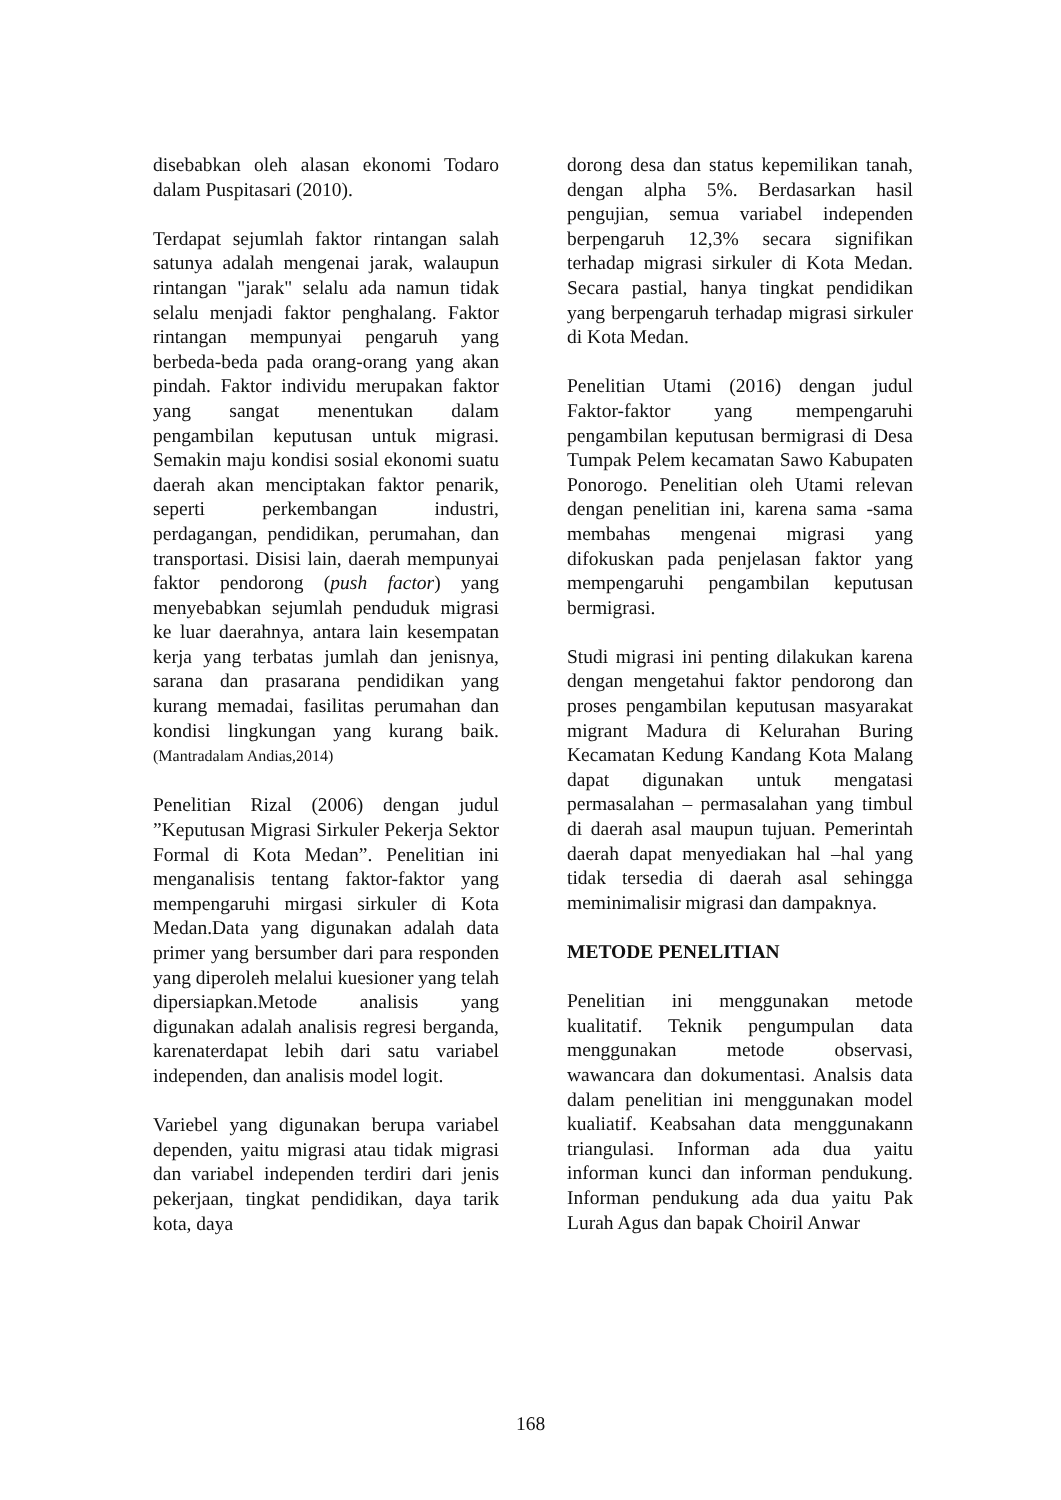disebabkan oleh alasan ekonomi Todaro dalam Puspitasari (2010).
Terdapat sejumlah faktor rintangan salah satunya adalah mengenai jarak, walaupun rintangan "jarak" selalu ada namun tidak selalu menjadi faktor penghalang. Faktor rintangan mempunyai pengaruh yang berbeda-beda pada orang-orang yang akan pindah. Faktor individu merupakan faktor yang sangat menentukan dalam pengambilan keputusan untuk migrasi. Semakin maju kondisi sosial ekonomi suatu daerah akan menciptakan faktor penarik, seperti perkembangan industri, perdagangan, pendidikan, perumahan, dan transportasi. Disisi lain, daerah mempunyai faktor pendorong (push factor) yang menyebabkan sejumlah penduduk migrasi ke luar daerahnya, antara lain kesempatan kerja yang terbatas jumlah dan jenisnya, sarana dan prasarana pendidikan yang kurang memadai, fasilitas perumahan dan kondisi lingkungan yang kurang baik.(Mantradalam Andias,2014)
Penelitian Rizal (2006) dengan judul ”Keputusan Migrasi Sirkuler Pekerja Sektor Formal di Kota Medan”. Penelitian ini menganalisis tentang faktor-faktor yang mempengaruhi mirgasi sirkuler di Kota Medan.Data yang digunakan adalah data primer yang bersumber dari para responden yang diperoleh melalui kuesioner yang telah dipersiapkan.Metode analisis yang digunakan adalah analisis regresi berganda, karenaterdapat lebih dari satu variabel independen, dan analisis model logit.
Variebel yang digunakan berupa variabel dependen, yaitu migrasi atau tidak migrasi dan variabel independen terdiri dari jenis pekerjaan, tingkat pendidikan, daya tarik kota, daya
dorong desa dan status kepemilikan tanah, dengan alpha 5%. Berdasarkan hasil pengujian, semua variabel independen berpengaruh 12,3% secara signifikan terhadap migrasi sirkuler di Kota Medan. Secara pastial, hanya tingkat pendidikan yang berpengaruh terhadap migrasi sirkuler di Kota Medan.
Penelitian Utami (2016) dengan judul Faktor-faktor yang mempengaruhi pengambilan keputusan bermigrasi di Desa Tumpak Pelem kecamatan Sawo Kabupaten Ponorogo. Penelitian oleh Utami relevan dengan penelitian ini, karena sama -sama membahas mengenai migrasi yang difokuskan pada penjelasan faktor yang mempengaruhi pengambilan keputusan bermigrasi.
Studi migrasi ini penting dilakukan karena dengan mengetahui faktor pendorong dan proses pengambilan keputusan masyarakat migrant Madura di Kelurahan Buring Kecamatan Kedung Kandang Kota Malang dapat digunakan untuk mengatasi permasalahan – permasalahan yang timbul di daerah asal maupun tujuan. Pemerintah daerah dapat menyediakan hal –hal yang tidak tersedia di daerah asal sehingga meminimalisir migrasi dan dampaknya.
METODE PENELITIAN
Penelitian ini menggunakan metode kualitatif. Teknik pengumpulan data menggunakan metode observasi, wawancara dan dokumentasi. Analsis data dalam penelitian ini menggunakan model kualiatif. Keabsahan data menggunakann triangulasi. Informan ada dua yaitu informan kunci dan informan pendukung. Informan pendukung ada dua yaitu Pak Lurah Agus dan bapak Choiril Anwar
168